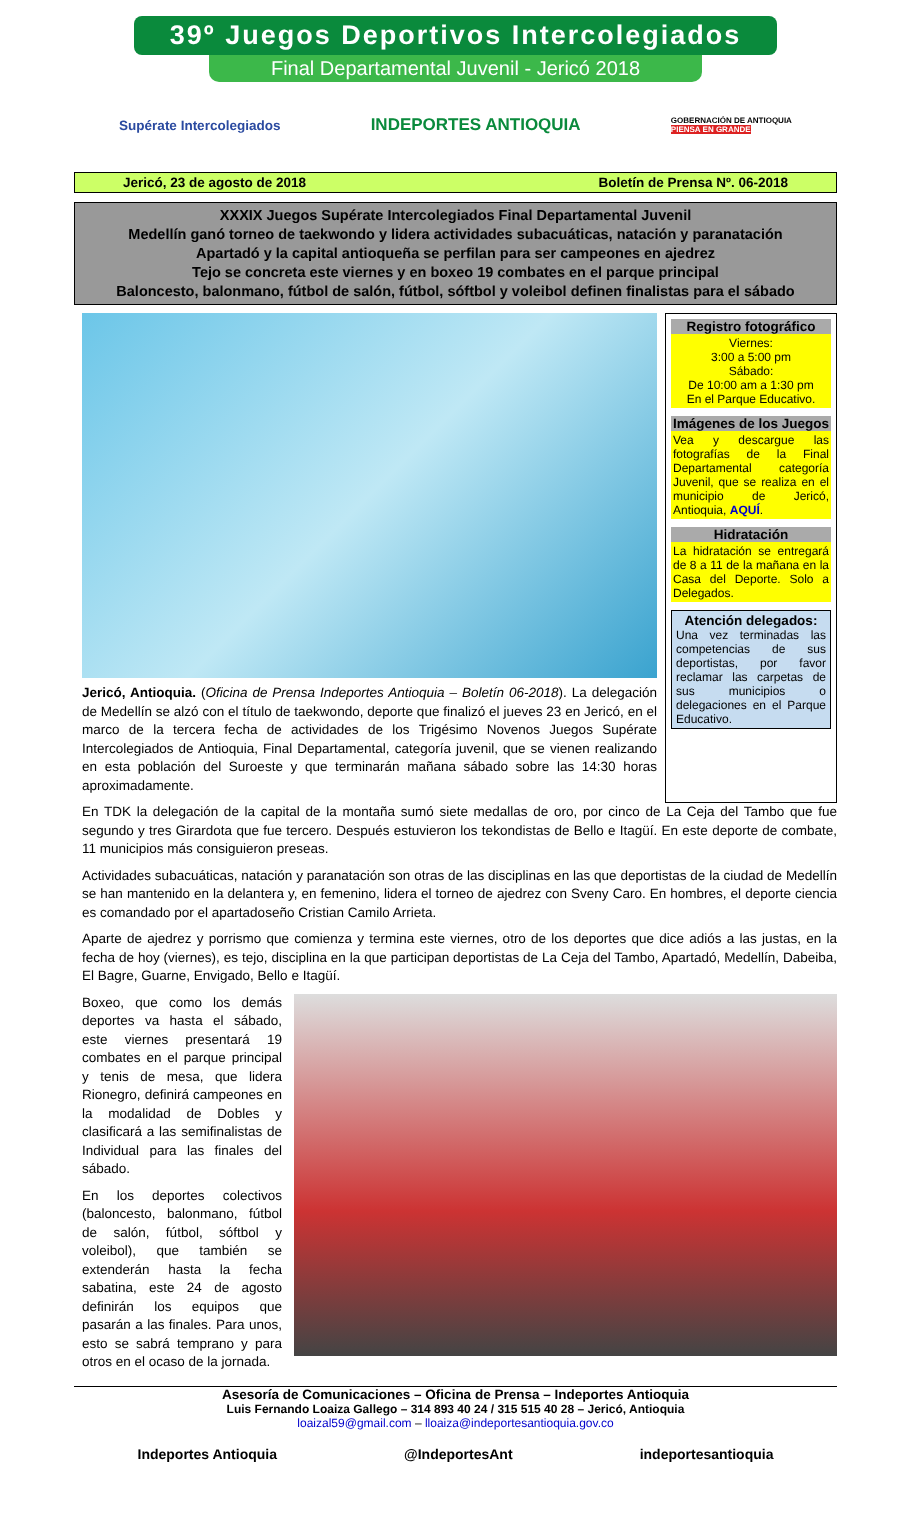39º Juegos Deportivos Intercolegiados
Final Departamental Juvenil - Jericó 2018
Supérate Intercolegiados INDEPORTES ANTIOQUIA GOBERNACIÓN DE ANTIOQUIA
PIENSA EN GRANDE
Jericó, 23 de agosto de 2018 Boletín de Prensa Nº. 06-2018
XXXIX Juegos Supérate Intercolegiados Final Departamental Juvenil
Medellín ganó torneo de taekwondo y lidera actividades subacuáticas, natación y paranatación
Apartadó y la capital antioqueña se perfilan para ser campeones en ajedrez
Tejo se concreta este viernes y en boxeo 19 combates en el parque principal
Baloncesto, balonmano, fútbol de salón, fútbol, sóftbol y voleibol definen finalistas para el sábado
Jericó, Antioquia. (Oficina de Prensa Indeportes Antioquia – Boletín 06-2018). La delegación de Medellín se alzó con el título de taekwondo, deporte que finalizó el jueves 23 en Jericó, en el marco de la tercera fecha de actividades de los Trigésimo Novenos Juegos Supérate Intercolegiados de Antioquia, Final Departamental, categoría juvenil, que se vienen realizando en esta población del Suroeste y que terminarán mañana sábado sobre las 14:30 horas aproximadamente.
Registro fotográfico
Viernes:
3:00 a 5:00 pm
Sábado:
De 10:00 am a 1:30 pm
En el Parque Educativo.
Imágenes de los Juegos
Vea y descargue las fotografías de la Final Departamental categoría Juvenil, que se realiza en el municipio de Jericó, Antioquia, AQUÍ.
Hidratación
La hidratación se entregará de 8 a 11 de la mañana en la Casa del Deporte. Solo a Delegados.
Atención delegados:
Una vez terminadas las competencias de sus deportistas, por favor reclamar las carpetas de sus municipios o delegaciones en el Parque Educativo.
En TDK la delegación de la capital de la montaña sumó siete medallas de oro, por cinco de La Ceja del Tambo que fue segundo y tres Girardota que fue tercero. Después estuvieron los tekondistas de Bello e Itagüí. En este deporte de combate, 11 municipios más consiguieron preseas.
Actividades subacuáticas, natación y paranatación son otras de las disciplinas en las que deportistas de la ciudad de Medellín se han mantenido en la delantera y, en femenino, lidera el torneo de ajedrez con Sveny Caro. En hombres, el deporte ciencia es comandado por el apartadoseño Cristian Camilo Arrieta.
Aparte de ajedrez y porrismo que comienza y termina este viernes, otro de los deportes que dice adiós a las justas, en la fecha de hoy (viernes), es tejo, disciplina en la que participan deportistas de La Ceja del Tambo, Apartadó, Medellín, Dabeiba, El Bagre, Guarne, Envigado, Bello e Itagüí.
Boxeo, que como los demás deportes va hasta el sábado, este viernes presentará 19 combates en el parque principal y tenis de mesa, que lidera Rionegro, definirá campeones en la modalidad de Dobles y clasificará a las semifinalistas de Individual para las finales del sábado.
En los deportes colectivos (baloncesto, balonmano, fútbol de salón, fútbol, sóftbol y voleibol), que también se extenderán hasta la fecha sabatina, este 24 de agosto definirán los equipos que pasarán a las finales. Para unos, esto se sabrá temprano y para otros en el ocaso de la jornada.
Asesoría de Comunicaciones – Oficina de Prensa – Indeportes Antioquia
Luis Fernando Loaiza Gallego – 314 893 40 24 / 315 515 40 28 – Jericó, Antioquia
loaizal59@gmail.com – lloaiza@indeportesantioquia.gov.co
Indeportes Antioquia @IndeportesAnt indeportesantioquia